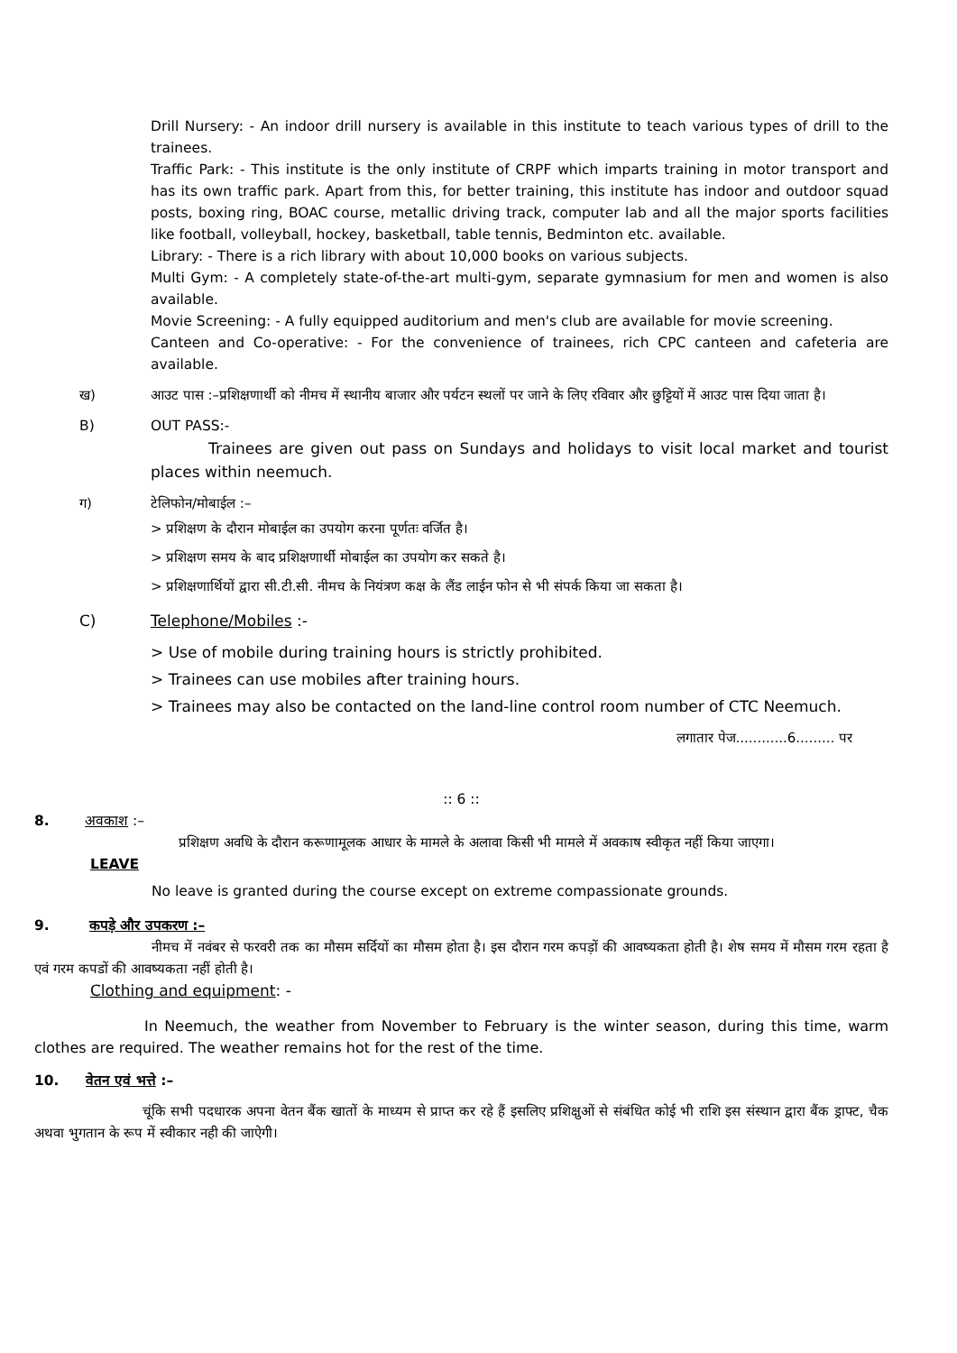Drill Nursery: - An indoor drill nursery is available in this institute to teach various types of drill to the trainees.
Traffic Park: - This institute is the only institute of CRPF which imparts training in motor transport and has its own traffic park. Apart from this, for better training, this institute has indoor and outdoor squad posts, boxing ring, BOAC course, metallic driving track, computer lab and all the major sports facilities like football, volleyball, hockey, basketball, table tennis, Bedminton etc. available.
Library: - There is a rich library with about 10,000 books on various subjects.
Multi Gym: - A completely state-of-the-art multi-gym, separate gymnasium for men and women is also available.
Movie Screening: - A fully equipped auditorium and men's club are available for movie screening.
Canteen and Co-operative: - For the convenience of trainees, rich CPC canteen and cafeteria are available.
ख) आउट पास :–प्रशिक्षणार्थी को नीमच में स्थानीय बाजार और पर्यटन स्थलों पर जाने के लिए रविवार और छुट्टियों में आउट पास दिया जाता है।
B) OUT PASS:-
Trainees are given out pass on Sundays and holidays to visit local market and tourist places within neemuch.
ग) टेलिफोन/मोबाईल :–
> प्रशिक्षण के दौरान मोबाईल का उपयोग करना पूर्णतः वर्जित है।
> प्रशिक्षण समय के बाद प्रशिक्षणार्थी मोबाईल का उपयोग कर सकते है।
> प्रशिक्षणार्थियों द्वारा सी.टी.सी. नीमच के नियंत्रण कक्ष के लैंड लाईन फोन से भी संपर्क किया जा सकता है।
C) Telephone/Mobiles :-
> Use of mobile during training hours is strictly prohibited.
> Trainees can use mobiles after training hours.
> Trainees may also be contacted on the land-line control room number of CTC Neemuch.
लगातार पेज............6......... पर
:: 6 ::
8. अवकाश :–
प्रशिक्षण अवधि के दौरान करूणामूलक आधार के मामले के अलावा किसी भी मामले में अवकाष स्वीकृत नहीं किया जाएगा।
LEAVE
No leave is granted during the course except on extreme compassionate grounds.
9. कपड़े और उपकरण :–
नीमच में नवंबर से फरवरी तक का मौसम सर्दियों का मौसम होता है। इस दौरान गरम कपड़ों की आवष्यकता होती है। शेष समय में मौसम गरम रहता है एवं गरम कपडों की आवष्यकता नहीं होती है।
Clothing and equipment: -
In Neemuch, the weather from November to February is the winter season, during this time, warm clothes are required. The weather remains hot for the rest of the time.
10. वेतन एवं भत्ते :–
चूंकि सभी पदधारक अपना वेतन बैंक खातों के माध्यम से प्राप्त कर रहे हैं इसलिए प्रशिक्षुओं से संबंधित कोई भी राशि इस संस्थान द्वारा बैंक ड्राफ्ट, चैक अथवा भुगतान के रूप में स्वीकार नही की जाऐगी।